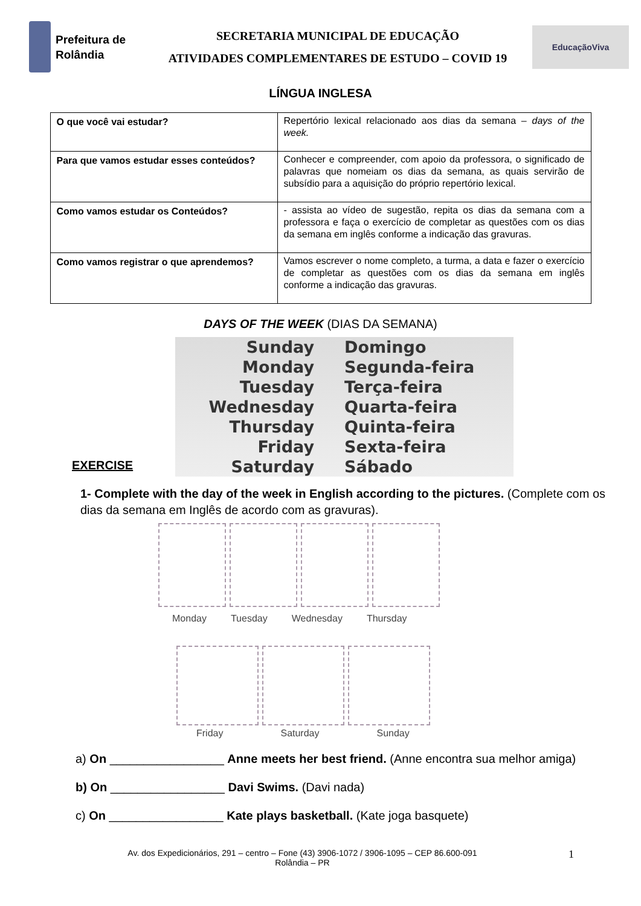Prefeitura de Rolândia
SECRETARIA MUNICIPAL DE EDUCAÇÃO
ATIVIDADES COMPLEMENTARES DE ESTUDO – COVID 19
EducaçãoViva
LÍNGUA INGLESA
| O que você vai estudar? | Repertório lexical relacionado aos dias da semana – days of the week. |
| Para que vamos estudar esses conteúdos? | Conhecer e compreender, com apoio da professora, o significado de palavras que nomeiam os dias da semana, as quais servirão de subsídio para a aquisição do próprio repertório lexical. |
| Como vamos estudar os Conteúdos? | - assista ao vídeo de sugestão, repita os dias da semana com a professora e faça o exercício de completar as questões com os dias da semana em inglês conforme a indicação das gravuras. |
| Como vamos registrar o que aprendemos? | Vamos escrever o nome completo, a turma, a data e fazer o exercício de completar as questões com os dias da semana em inglês conforme a indicação das gravuras. |
DAYS OF THE WEEK (DIAS DA SEMANA)
Sunday Domingo Monday Segunda-feira Tuesday Terça-feira Wednesday Quarta-feira Thursday Quinta-feira Friday Sexta-feira Saturday Sábado
EXERCISE
1- Complete with the day of the week in English according to the pictures. (Complete com os dias da semana em Inglês de acordo com as gravuras).
Monday Tuesday Wednesday Thursday
Friday Saturday Sunday
a) On _________________ Anne meets her best friend. (Anne encontra sua melhor amiga)
b) On _________________ Davi Swims. (Davi nada)
c) On _________________ Kate plays basketball. (Kate joga basquete)
Av. dos Expedicionários, 291 – centro – Fone (43) 3906-1072 / 3906-1095 – CEP 86.600-091
Rolândia – PR
1